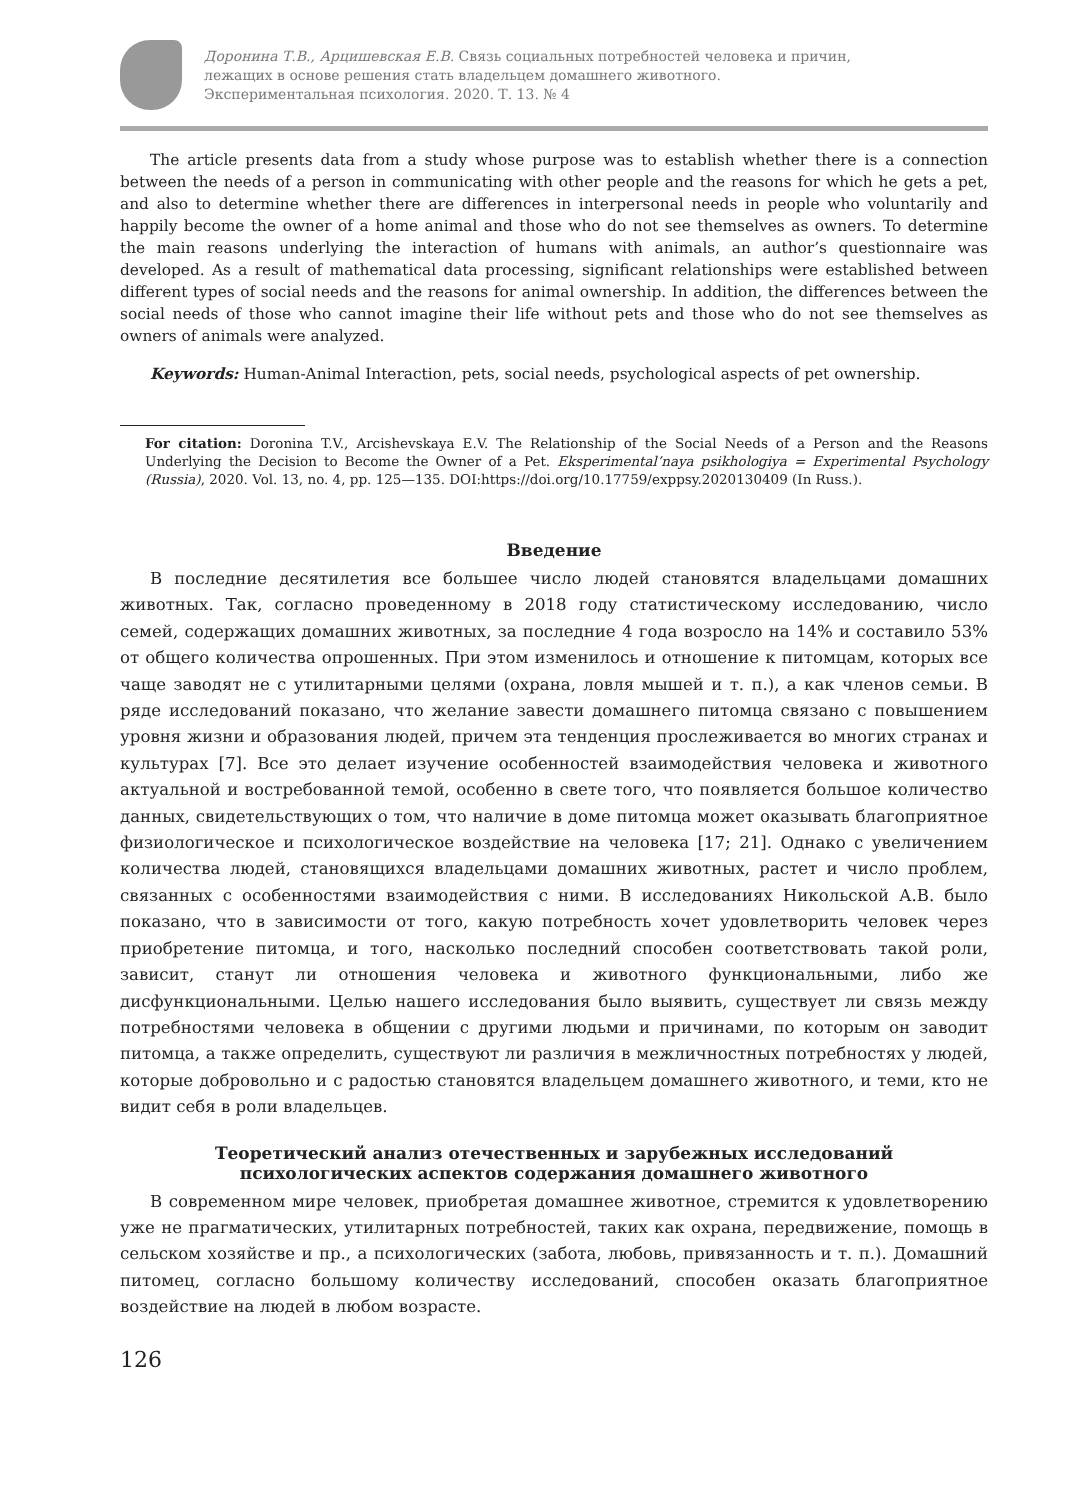Доронина Т.В., Арцишевская Е.В. Связь социальных потребностей человека и причин,
лежащих в основе решения стать владельцем домашнего животного.
Экспериментальная психология. 2020. Т. 13. № 4
The article presents data from a study whose purpose was to establish whether there is a connection between the needs of a person in communicating with other people and the reasons for which he gets a pet, and also to determine whether there are differences in interpersonal needs in people who voluntarily and happily become the owner of a home animal and those who do not see themselves as owners. To determine the main reasons underlying the interaction of humans with animals, an author’s questionnaire was developed. As a result of mathematical data processing, significant relationships were established between different types of social needs and the reasons for animal ownership. In addition, the differences between the social needs of those who cannot imagine their life without pets and those who do not see themselves as owners of animals were analyzed.
Keywords: Human-Animal Interaction, pets, social needs, psychological aspects of pet ownership.
For citation: Doronina T.V., Arcishevskaya E.V. The Relationship of the Social Needs of a Person and the Reasons Underlying the Decision to Become the Owner of a Pet. Eksperimental’naya psikhologiya = Experimental Psychology (Russia), 2020. Vol. 13, no. 4, pp. 125—135. DOI:https://doi.org/10.17759/exppsy.2020130409 (In Russ.).
Введение
В последние десятилетия все большее число людей становятся владельцами домашних животных. Так, согласно проведенному в 2018 году статистическому исследованию, число семей, содержащих домашних животных, за последние 4 года возросло на 14% и составило 53% от общего количества опрошенных. При этом изменилось и отношение к питомцам, которых все чаще заводят не с утилитарными целями (охрана, ловля мышей и т. п.), а как членов семьи. В ряде исследований показано, что желание завести домашнего питомца связано с повышением уровня жизни и образования людей, причем эта тенденция прослеживается во многих странах и культурах [7]. Все это делает изучение особенностей взаимодействия человека и животного актуальной и востребованной темой, особенно в свете того, что появляется большое количество данных, свидетельствующих о том, что наличие в доме питомца может оказывать благоприятное физиологическое и психологическое воздействие на человека [17; 21]. Однако с увеличением количества людей, становящихся владельцами домашних животных, растет и число проблем, связанных с особенностями взаимодействия с ними. В исследованиях Никольской А.В. было показано, что в зависимости от того, какую потребность хочет удовлетворить человек через приобретение питомца, и того, насколько последний способен соответствовать такой роли, зависит, станут ли отношения человека и животного функциональными, либо же дисфункциональными. Целью нашего исследования было выявить, существует ли связь между потребностями человека в общении с другими людьми и причинами, по которым он заводит питомца, а также определить, существуют ли различия в межличностных потребностях у людей, которые добровольно и с радостью становятся владельцем домашнего животного, и теми, кто не видит себя в роли владельцев.
Теоретический анализ отечественных и зарубежных исследований
психологических аспектов содержания домашнего животного
В современном мире человек, приобретая домашнее животное, стремится к удовлетворению уже не прагматических, утилитарных потребностей, таких как охрана, передвижение, помощь в сельском хозяйстве и пр., а психологических (забота, любовь, привязанность и т. п.). Домашний питомец, согласно большому количеству исследований, способен оказать благоприятное воздействие на людей в любом возрасте.
126